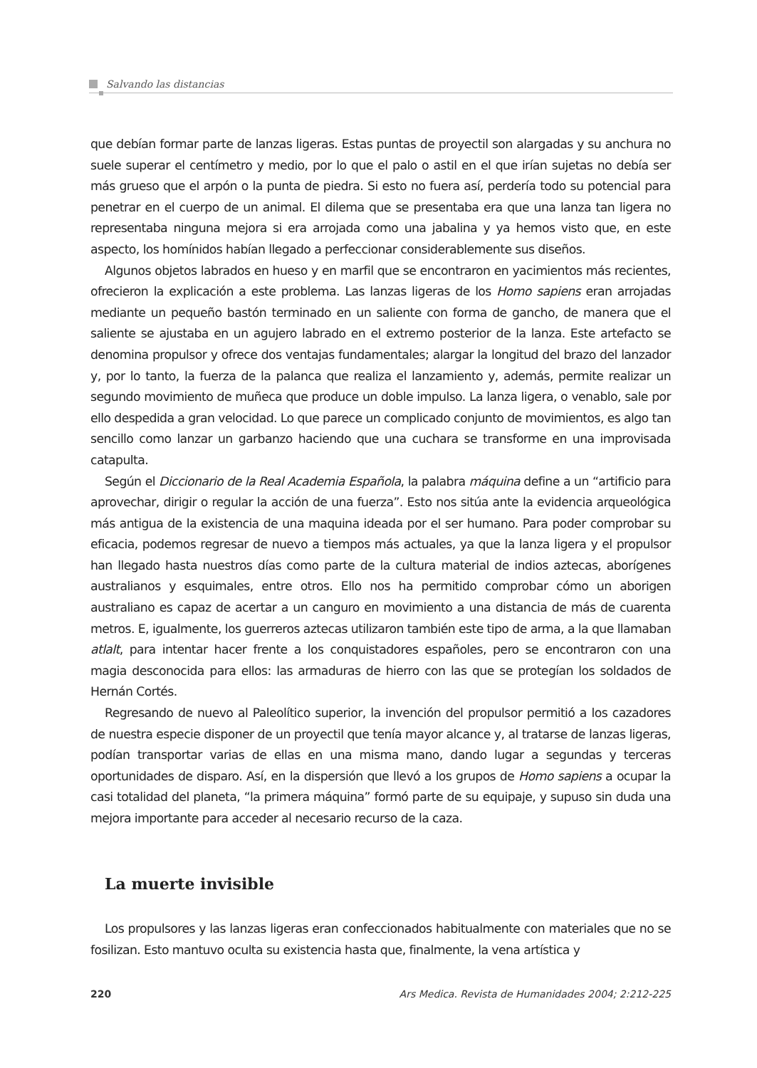Salvando las distancias
que debían formar parte de lanzas ligeras. Estas puntas de proyectil son alargadas y su anchura no suele superar el centímetro y medio, por lo que el palo o astil en el que irían sujetas no debía ser más grueso que el arpón o la punta de piedra. Si esto no fuera así, perdería todo su potencial para penetrar en el cuerpo de un animal. El dilema que se presentaba era que una lanza tan ligera no representaba ninguna mejora si era arrojada como una jabalina y ya hemos visto que, en este aspecto, los homínidos habían llegado a perfeccionar considerablemente sus diseños.
Algunos objetos labrados en hueso y en marfil que se encontraron en yacimientos más recientes, ofrecieron la explicación a este problema. Las lanzas ligeras de los Homo sapiens eran arrojadas mediante un pequeño bastón terminado en un saliente con forma de gancho, de manera que el saliente se ajustaba en un agujero labrado en el extremo posterior de la lanza. Este artefacto se denomina propulsor y ofrece dos ventajas fundamentales; alargar la longitud del brazo del lanzador y, por lo tanto, la fuerza de la palanca que realiza el lanzamiento y, además, permite realizar un segundo movimiento de muñeca que produce un doble impulso. La lanza ligera, o venablo, sale por ello despedida a gran velocidad. Lo que parece un complicado conjunto de movimientos, es algo tan sencillo como lanzar un garbanzo haciendo que una cuchara se transforme en una improvisada catapulta.
Según el Diccionario de la Real Academia Española, la palabra máquina define a un “artificio para aprovechar, dirigir o regular la acción de una fuerza”. Esto nos sitúa ante la evidencia arqueológica más antigua de la existencia de una maquina ideada por el ser humano. Para poder comprobar su eficacia, podemos regresar de nuevo a tiempos más actuales, ya que la lanza ligera y el propulsor han llegado hasta nuestros días como parte de la cultura material de indios aztecas, aborígenes australianos y esquimales, entre otros. Ello nos ha permitido comprobar cómo un aborigen australiano es capaz de acertar a un canguro en movimiento a una distancia de más de cuarenta metros. E, igualmente, los guerreros aztecas utilizaron también este tipo de arma, a la que llamaban atlalt, para intentar hacer frente a los conquistadores españoles, pero se encontraron con una magia desconocida para ellos: las armaduras de hierro con las que se protegían los soldados de Hernán Cortés.
Regresando de nuevo al Paleolítico superior, la invención del propulsor permitió a los cazadores de nuestra especie disponer de un proyectil que tenía mayor alcance y, al tratarse de lanzas ligeras, podían transportar varias de ellas en una misma mano, dando lugar a segundas y terceras oportunidades de disparo. Así, en la dispersión que llevó a los grupos de Homo sapiens a ocupar la casi totalidad del planeta, “la primera máquina” formó parte de su equipaje, y supuso sin duda una mejora importante para acceder al necesario recurso de la caza.
La muerte invisible
Los propulsores y las lanzas ligeras eran confeccionados habitualmente con materiales que no se fosilizan. Esto mantuvo oculta su existencia hasta que, finalmente, la vena artística y
220 Ars Medica. Revista de Humanidades 2004; 2:212-225